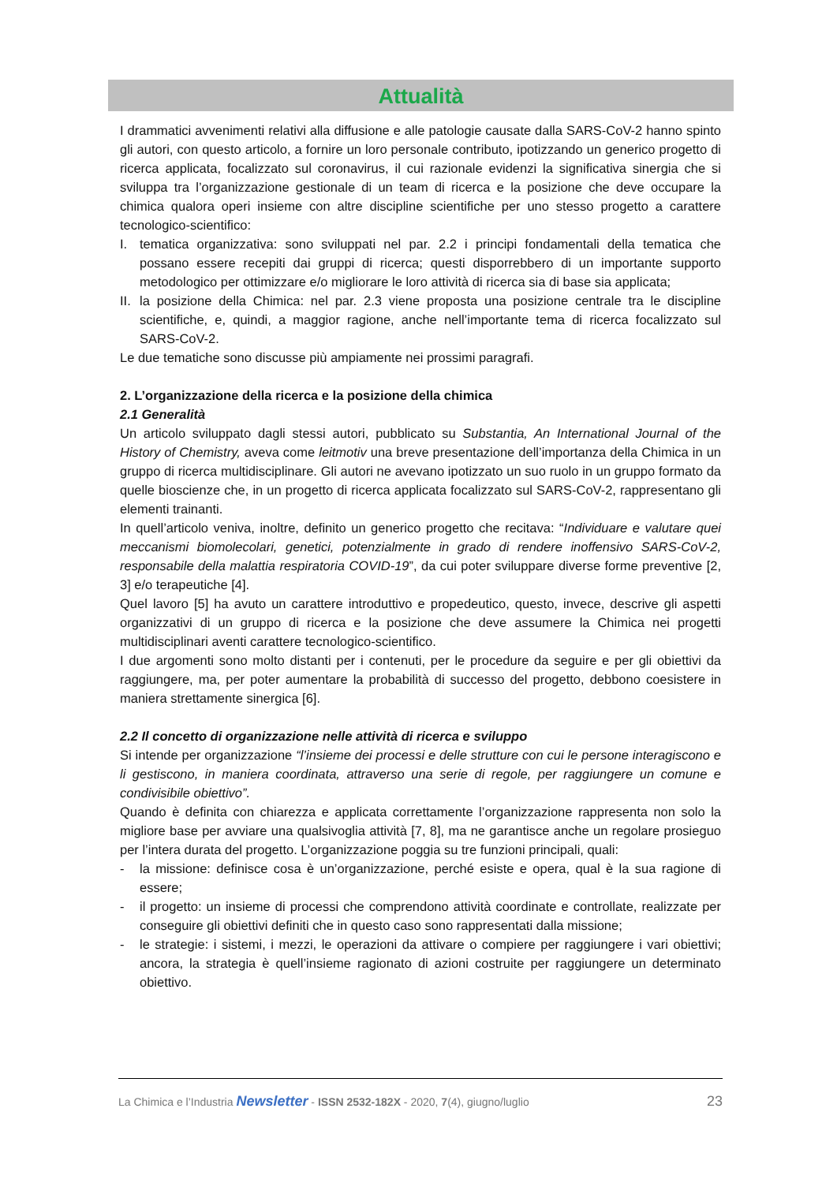Attualità
I drammatici avvenimenti relativi alla diffusione e alle patologie causate dalla SARS-CoV-2 hanno spinto gli autori, con questo articolo, a fornire un loro personale contributo, ipotizzando un generico progetto di ricerca applicata, focalizzato sul coronavirus, il cui razionale evidenzi la significativa sinergia che si sviluppa tra l’organizzazione gestionale di un team di ricerca e la posizione che deve occupare la chimica qualora operi insieme con altre discipline scientifiche per uno stesso progetto a carattere tecnologico-scientifico:
I. tematica organizzativa: sono sviluppati nel par. 2.2 i principi fondamentali della tematica che possano essere recepiti dai gruppi di ricerca; questi disporrebbero di un importante supporto metodologico per ottimizzare e/o migliorare le loro attività di ricerca sia di base sia applicata;
II.
la posizione della Chimica: nel par. 2.3 viene proposta una posizione centrale tra le discipline scientifiche, e, quindi, a maggior ragione, anche nell’importante tema di ricerca focalizzato sul SARS-CoV-2.
Le due tematiche sono discusse più ampiamente nei prossimi paragrafi.
2. L’organizzazione della ricerca e la posizione della chimica
2.1 Generalità
Un articolo sviluppato dagli stessi autori, pubblicato su Substantia, An International Journal of the History of Chemistry, aveva come leitmotiv una breve presentazione dell’importanza della Chimica in un gruppo di ricerca multidisciplinare. Gli autori ne avevano ipotizzato un suo ruolo in un gruppo formato da quelle bioscienze che, in un progetto di ricerca applicata focalizzato sul SARS-CoV-2, rappresentano gli elementi trainanti.
In quell’articolo veniva, inoltre, definito un generico progetto che recitava: “Individuare e valutare quei meccanismi biomolecolari, genetici, potenzialmente in grado di rendere inoffensivo SARS-CoV-2, responsabile della malattia respiratoria COVID-19”, da cui poter sviluppare diverse forme preventive [2, 3] e/o terapeutiche [4].
Quel lavoro [5] ha avuto un carattere introduttivo e propedeutico, questo, invece, descrive gli aspetti organizzativi di un gruppo di ricerca e la posizione che deve assumere la Chimica nei progetti multidisciplinari aventi carattere tecnologico-scientifico.
I due argomenti sono molto distanti per i contenuti, per le procedure da seguire e per gli obiettivi da raggiungere, ma, per poter aumentare la probabilità di successo del progetto, debbono coesistere in maniera strettamente sinergica [6].
2.2 Il concetto di organizzazione nelle attività di ricerca e sviluppo
Si intende per organizzazione “l’insieme dei processi e delle strutture con cui le persone interagiscono e li gestiscono, in maniera coordinata, attraverso una serie di regole, per raggiungere un comune e condivisibile obiettivo”.
Quando è definita con chiarezza e applicata correttamente l’organizzazione rappresenta non solo la migliore base per avviare una qualsivoglia attività [7, 8], ma ne garantisce anche un regolare prosieguo per l’intera durata del progetto. L’organizzazione poggia su tre funzioni principali, quali:
- la missione: definisce cosa è un’organizzazione, perché esiste e opera, qual è la sua ragione di essere;
- il progetto: un insieme di processi che comprendono attività coordinate e controllate, realizzate per conseguire gli obiettivi definiti che in questo caso sono rappresentati dalla missione;
- le strategie: i sistemi, i mezzi, le operazioni da attivare o compiere per raggiungere i vari obiettivi; ancora, la strategia è quell’insieme ragionato di azioni costruite per raggiungere un determinato obiettivo.
La Chimica e l’Industria Newsletter - ISSN 2532-182X - 2020, 7(4), giugno/luglio 23